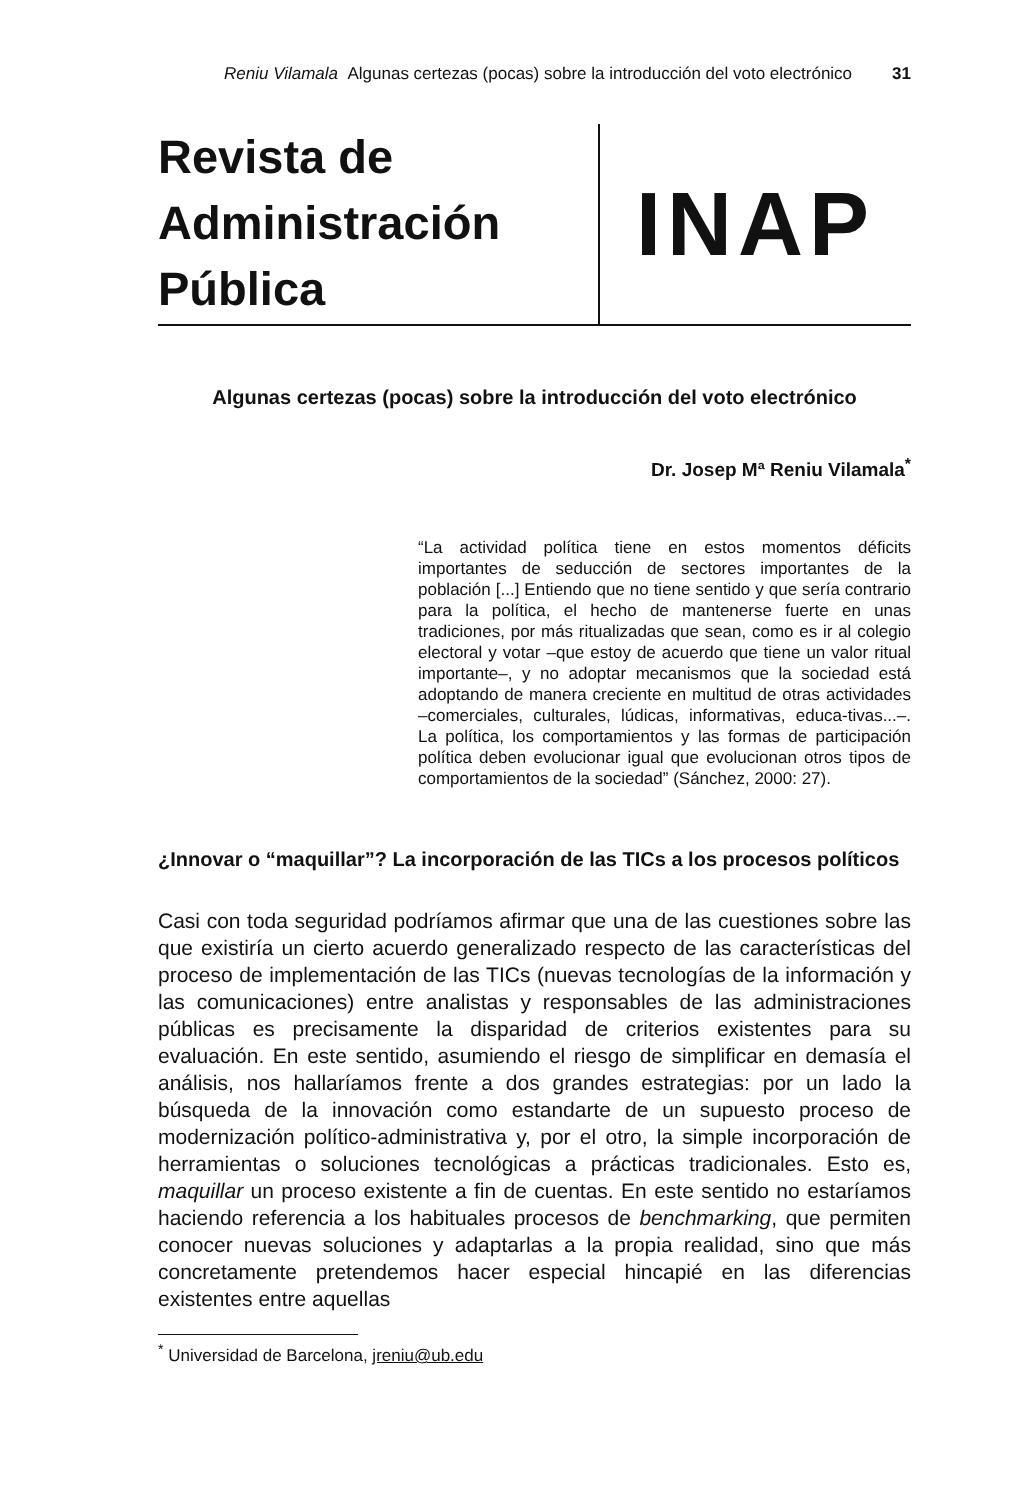Reniu Vilamala Algunas certezas (pocas) sobre la introducción del voto electrónico 31
Revista de
Administración
Pública
INAP
Algunas certezas (pocas) sobre la introducción del voto electrónico
Dr. Josep Mª Reniu Vilamala<sup>*</sup>
“La actividad política tiene en estos momentos déficits importantes de seducción de sectores importantes de la población [...] Entiendo que no tiene sentido y que sería contrario para la política, el hecho de mantenerse fuerte en unas tradiciones, por más ritualizadas que sean, como es ir al colegio electoral y votar –que estoy de acuerdo que tiene un valor ritual importante–, y no adoptar mecanismos que la sociedad está adoptando de manera creciente en multitud de otras actividades –comerciales, culturales, lúdicas, informativas, educa-tivas...–. La política, los comportamientos y las formas de participación política deben evolucionar igual que evolucionan otros tipos de comportamientos de la sociedad” (Sánchez, 2000: 27).
¿Innovar o “maquillar”? La incorporación de las TICs a los procesos políticos
Casi con toda seguridad podríamos afirmar que una de las cuestiones sobre las que existiría un cierto acuerdo generalizado respecto de las características del proceso de implementación de las TICs (nuevas tecnologías de la información y las comunicaciones) entre analistas y responsables de las administraciones públicas es precisamente la disparidad de criterios existentes para su evaluación. En este sentido, asumiendo el riesgo de simplificar en demasía el análisis, nos hallaríamos frente a dos grandes estrategias: por un lado la búsqueda de la innovación como estandarte de un supuesto proceso de modernización político-administrativa y, por el otro, la simple incorporación de herramientas o soluciones tecnológicas a prácticas tradicionales. Esto es, maquillar un proceso existente a fin de cuentas. En este sentido no estaríamos haciendo referencia a los habituales procesos de benchmarking, que permiten conocer nuevas soluciones y adaptarlas a la propia realidad, sino que más concretamente pretendemos hacer especial hincapié en las diferencias existentes entre aquellas
<sup>*</sup> Universidad de Barcelona, jreniu@ub.edu